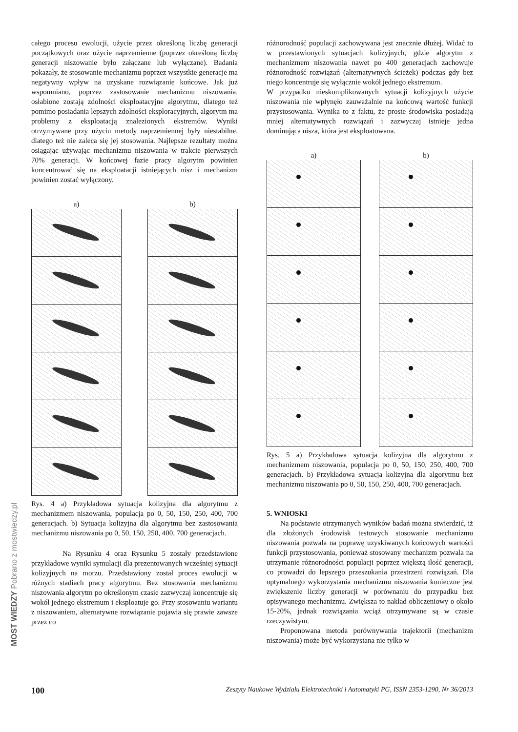całego procesu ewolucji, użycie przez określoną liczbę generacji początkowych oraz użycie naprzemienne (poprzez określoną liczbę generacji niszowanie było załączane lub wyłączane). Badania pokazały, że stosowanie mechanizmu poprzez wszystkie generacje ma negatywny wpływ na uzyskane rozwiązanie końcowe. Jak już wspomniano, poprzez zastosowanie mechanizmu niszowania, osłabione zostają zdolności eksploatacyjne algorytmu, dlatego też pomimo posiadania lepszych zdolności eksploracyjnych, algorytm ma problemy z eksploatacją znalezionych ekstremów. Wyniki otrzymywane przy użyciu metody naprzemiennej były niestabilne, dlatego też nie zaleca się jej stosowania. Najlepsze rezultaty można osiągając używając mechanizmu niszowania w trakcie pierwszych 70% generacji. W końcowej fazie pracy algorytm powinien koncentrować się na eksploatacji istniejących nisz i mechanizm powinien zostać wyłączony.
a) b)
Rys. 4 a) Przykładowa sytuacja kolizyjna dla algorytmu z mechanizmem niszowania, populacja po 0, 50, 150, 250, 400, 700 generacjach. b) Sytuacja kolizyjna dla algorytmu bez zastosowania mechanizmu niszowania po 0, 50, 150, 250, 400, 700 generacjach.
Na Rysunku 4 oraz Rysunku 5 zostały przedstawione przykładowe wyniki symulacji dla prezentowanych wcześniej sytuacji kolizyjnych na morzu. Przedstawiony został proces ewolucji w różnych stadiach pracy algorytmu. Bez stosowania mechanizmu niszowania algorytm po określonym czasie zazwyczaj koncentruje się wokół jednego ekstremum i eksploatuje go. Przy stosowaniu wariantu z niszowaniem, alternatywne rozwiązanie pojawia się prawie zawsze przez co
różnorodność populacji zachowywana jest znacznie dłużej. Widać to w przestawionych sytuacjach kolizyjnych, gdzie algorytm z mechanizmem niszowania nawet po 400 generacjach zachowuje różnorodność rozwiązań (alternatywnych ścieżek) podczas gdy bez niego koncentruje się wyłącznie wokół jednego ekstremum.
W przypadku nieskomplikowanych sytuacji kolizyjnych użycie niszowania nie wpłynęło zauważalnie na końcową wartość funkcji przystosowania. Wynika to z faktu, że proste środowiska posiadają mniej alternatywnych rozwiązań i zazwyczaj istnieje jedna dominująca nisza, która jest eksploatowana.
a) b)
Rys. 5 a) Przykładowa sytuacja kolizyjna dla algorytmu z mechanizmem niszowania, populacja po 0, 50, 150, 250, 400, 700 generacjach. b) Przykładowa sytuacja kolizyjna dla algorytmu bez mechanizmu niszowania po 0, 50, 150, 250, 400, 700 generacjach.
5. WNIOSKI
Na podstawie otrzymanych wyników badań można stwierdzić, iż dla złożonych środowisk testowych stosowanie mechanizmu niszowania pozwala na poprawę uzyskiwanych końcowych wartości funkcji przystosowania, ponieważ stosowany mechanizm pozwala na utrzymanie różnorodności populacji poprzez większą ilość generacji, co prowadzi do lepszego przeszukania przestrzeni rozwiązań. Dla optymalnego wykorzystania mechanizmu niszowania konieczne jest zwiększenie liczby generacji w porównaniu do przypadku bez opisywanego mechanizmu. Zwiększa to nakład obliczeniowy o około 15-20%, jednak rozwiązania wciąż otrzymywane są w czasie rzeczywistym.
Proponowana metoda porównywania trajektorii (mechanizm niszowania) może być wykorzystana nie tylko w
100 Zeszyty Naukowe Wydziału Elektrotechniki i Automatyki PG, ISSN 2353-1290, Nr 36/2013
MOST WIEDZY Pobrano z mostwiedzy.pl